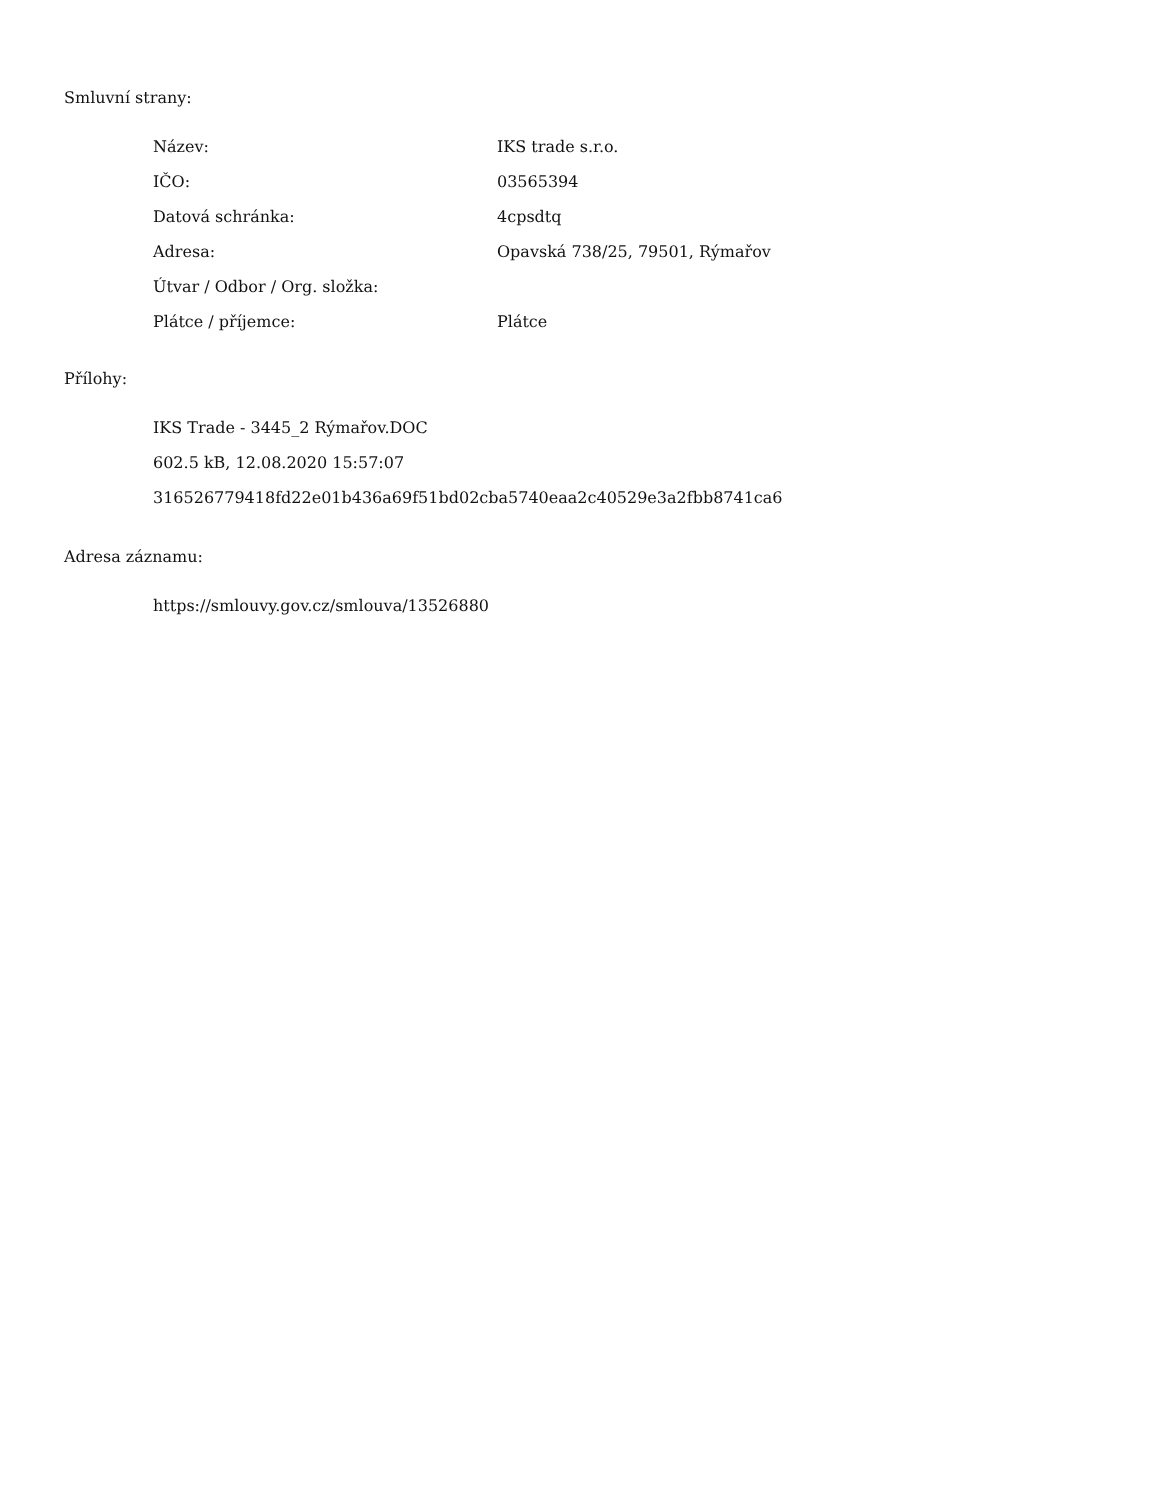Smluvní strany:
| Název: | IKS trade s.r.o. |
| IČO: | 03565394 |
| Datová schránka: | 4cpsdtq |
| Adresa: | Opavská 738/25, 79501, Rýmařov |
| Útvar / Odbor / Org. složka: | |
| Plátce / příjemce: | Plátce |
Přílohy:
IKS Trade - 3445_2 Rýmařov.DOC
602.5 kB, 12.08.2020 15:57:07
316526779418fd22e01b436a69f51bd02cba5740eaa2c40529e3a2fbb8741ca6
Adresa záznamu:
https://smlouvy.gov.cz/smlouva/13526880